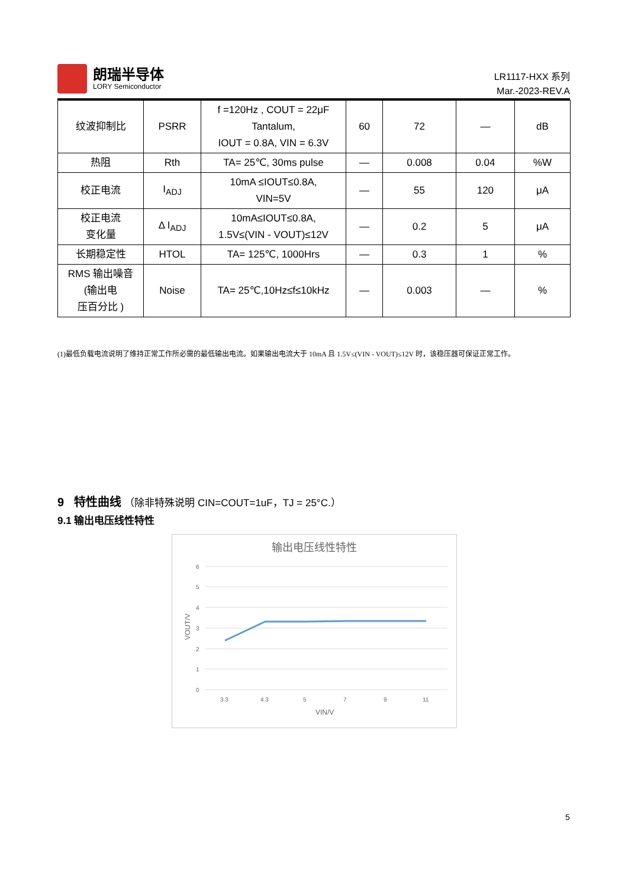朗瑞半导体
LORY Semiconductor
LR1117-HXX 系列
Mar.-2023-REV.A
| 纹波抑制比 | PSRR | f =120Hz , COUT = 22μF Tantalum, IOUT = 0.8A, VIN = 6.3V | 60 | 72 | — | dB |
| 热阻 | Rth | TA= 25℃, 30ms pulse | — | 0.008 | 0.04 | %W |
| 校正电流 | I<sub>ADJ</sub> | 10mA ≤IOUT≤0.8A, VIN=5V | — | 55 | 120 | μA |
| 校正电流 变化量 | Δ I<sub>ADJ</sub> | 10mA≤IOUT≤0.8A, 1.5V≤(VIN - VOUT)≤12V | — | 0.2 | 5 | μA |
| 长期稳定性 | HTOL | TA= 125℃, 1000Hrs | — | 0.3 | 1 | % |
| RMS 输出噪音 (输出电 压百分比 ) | Noise | TA= 25℃,10Hz≤f≤10kHz | — | 0.003 | — | % |
(1)最低负载电流说明了维持正常工作所必需的最低输出电流。如果输出电流大于 10mA 且 1.5V≤(VIN - VOUT)≤12V 时，该稳压器可保证正常工作。
9 特性曲线 （除非特殊说明 CIN=COUT=1uF，TJ = 25°C.）
9.1 输出电压线性特性
输出电压线性特性
6
5
4
3
2
1
0
3.3
4.3
5
7
9
11
VIN/V
VOUT/V
5